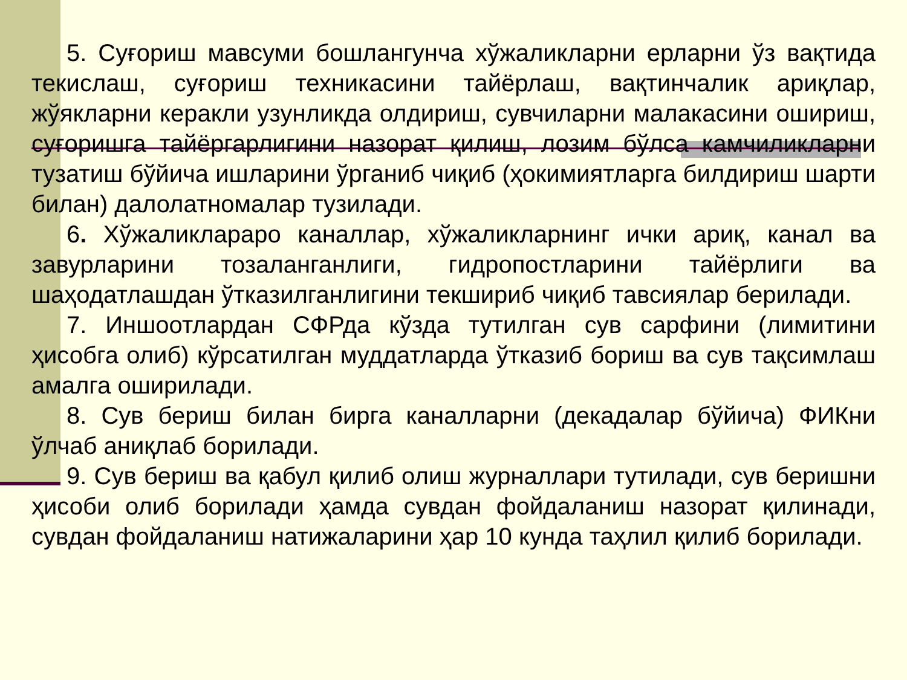5. Суғориш мавсуми бошлангунча хўжаликларни ерларни ўз вақтида текислаш, суғориш техникасини тайёрлаш, вақтинчалик ариқлар, жўякларни керакли узунликда олдириш, сувчиларни малакасини ошириш, суғоришга тайёргарлигини назорат қилиш, лозим бўлса камчиликларни тузатиш бўйича ишларини ўрганиб чиқиб (ҳокимиятларга билдириш шарти билан) далолатномалар тузилади.
6. Хўжаликлараро каналлар, хўжаликларнинг ички ариқ, канал ва завурларини тозаланганлиги, гидропостларини тайёрлиги ва шаҳодатлашдан ўтказилганлигини текшириб чиқиб тавсиялар берилади.
7. Иншоотлардан СФРда кўзда тутилган сув сарфини (лимитини ҳисобга олиб) кўрсатилган муддатларда ўтказиб бориш ва сув тақсимлаш амалга оширилади.
8. Сув бериш билан бирга каналларни (декадалар бўйича) ФИКни ўлчаб аниқлаб борилади.
9. Сув бериш ва қабул қилиб олиш журналлари тутилади, сув беришни ҳисоби олиб борилади ҳамда сувдан фойдаланиш назорат қилинади, сувдан фойдаланиш натижаларини ҳар 10 кунда таҳлил қилиб борилади.